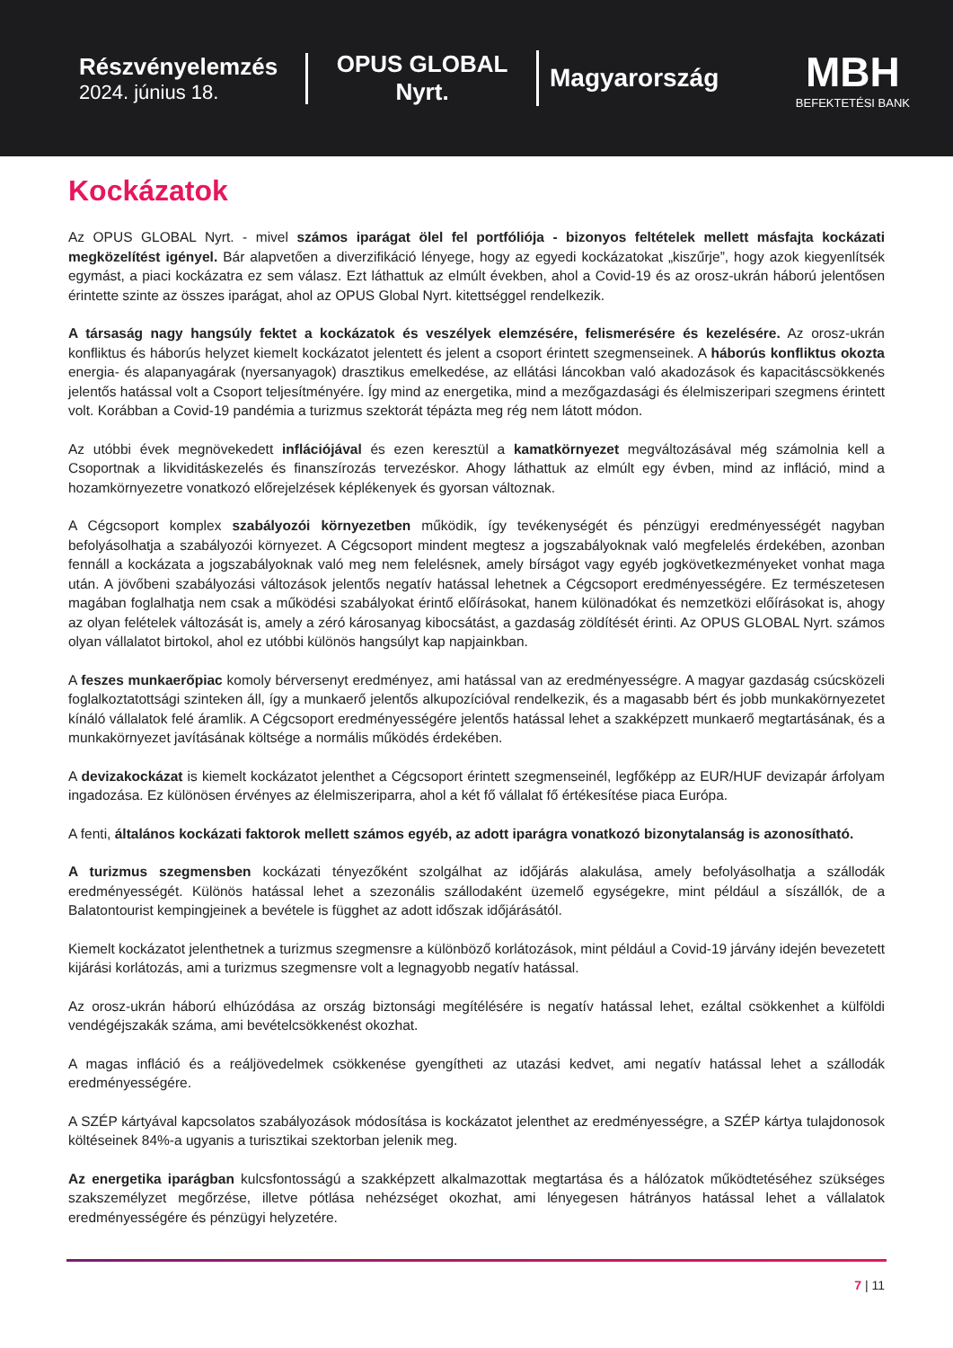Részvényelemzés
2024. június 18.
OPUS GLOBAL Nyrt.
Magyarország
MBH
BEFEKTETÉSI BANK
Kockázatok
Az OPUS GLOBAL Nyrt. - mivel számos iparágat ölel fel portfóliója - bizonyos feltételek mellett másfajta kockázati megközelítést igényel. Bár alapvetően a diverzifikáció lényege, hogy az egyedi kockázatokat „kiszűrje”, hogy azok kiegyenlítsék egymást, a piaci kockázatra ez sem válasz. Ezt láthattuk az elmúlt években, ahol a Covid-19 és az orosz-ukrán háború jelentősen érintette szinte az összes iparágat, ahol az OPUS Global Nyrt. kitettséggel rendelkezik.
A társaság nagy hangsúly fektet a kockázatok és veszélyek elemzésére, felismerésére és kezelésére. Az orosz-ukrán konfliktus és háborús helyzet kiemelt kockázatot jelentett és jelent a csoport érintett szegmenseinek. A háborús konfliktus okozta energia- és alapanyagárak (nyersanyagok) drasztikus emelkedése, az ellátási láncokban való akadozások és kapacitáscsökkenés jelentős hatással volt a Csoport teljesítményére. Így mind az energetika, mind a mezőgazdasági és élelmiszeripari szegmens érintett volt. Korábban a Covid-19 pandémia a turizmus szektorát tépázta meg rég nem látott módon.
Az utóbbi évek megnövekedett inflációjával és ezen keresztül a kamatkörnyezet megváltozásával még számolnia kell a Csoportnak a likviditáskezelés és finanszírozás tervezéskor. Ahogy láthattuk az elmúlt egy évben, mind az infláció, mind a hozamkörnyezetre vonatkozó előrejelzések képlékenyek és gyorsan változnak.
A Cégcsoport komplex szabályozói környezetben működik, így tevékenységét és pénzügyi eredményességét nagyban befolyásolhatja a szabályozói környezet. A Cégcsoport mindent megtesz a jogszabályoknak való megfelelés érdekében, azonban fennáll a kockázata a jogszabályoknak való meg nem felelésnek, amely bírságot vagy egyéb jogkövetkezményeket vonhat maga után. A jövőbeni szabályozási változások jelentős negatív hatással lehetnek a Cégcsoport eredményességére. Ez természetesen magában foglalhatja nem csak a működési szabályokat érintő előírásokat, hanem különadókat és nemzetközi előírásokat is, ahogy az olyan felételek változását is, amely a zéró károsanyag kibocsátást, a gazdaság zöldítését érinti. Az OPUS GLOBAL Nyrt. számos olyan vállalatot birtokol, ahol ez utóbbi különös hangsúlyt kap napjainkban.
A feszes munkaerőpiac komoly bérversenyt eredményez, ami hatással van az eredményességre. A magyar gazdaság csúcsközeli foglalkoztatottsági szinteken áll, így a munkaerő jelentős alkupozícióval rendelkezik, és a magasabb bért és jobb munkakörnyezetet kínáló vállalatok felé áramlik. A Cégcsoport eredményességére jelentős hatással lehet a szakképzett munkaerő megtartásának, és a munkakörnyezet javításának költsége a normális működés érdekében.
A devizakockázat is kiemelt kockázatot jelenthet a Cégcsoport érintett szegmenseinél, legfőképp az EUR/HUF devizapár árfolyam ingadozása. Ez különösen érvényes az élelmiszeriparra, ahol a két fő vállalat fő értékesítése piaca Európa.
A fenti, általános kockázati faktorok mellett számos egyéb, az adott iparágra vonatkozó bizonytalanság is azonosítható.
A turizmus szegmensben kockázati tényezőként szolgálhat az időjárás alakulása, amely befolyásolhatja a szállodák eredményességét. Különös hatással lehet a szezonális szállodaként üzemelő egységekre, mint például a síszállók, de a Balatontourist kempingjeinek a bevétele is függhet az adott időszak időjárásától.
Kiemelt kockázatot jelenthetnek a turizmus szegmensre a különböző korlátozások, mint például a Covid-19 járvány idején bevezetett kijárási korlátozás, ami a turizmus szegmensre volt a legnagyobb negatív hatással.
Az orosz-ukrán háború elhúzódása az ország biztonsági megítélésére is negatív hatással lehet, ezáltal csökkenhet a külföldi vendégéjszakák száma, ami bevételcsökkenést okozhat.
A magas infláció és a reáljövedelmek csökkenése gyengítheti az utazási kedvet, ami negatív hatással lehet a szállodák eredményességére.
A SZÉP kártyával kapcsolatos szabályozások módosítása is kockázatot jelenthet az eredményességre, a SZÉP kártya tulajdonosok költéseinek 84%-a ugyanis a turisztikai szektorban jelenik meg.
Az energetika iparágban kulcsfontosságú a szakképzett alkalmazottak megtartása és a hálózatok működtetéséhez szükséges szakszemélyzet megőrzése, illetve pótlása nehézséget okozhat, ami lényegesen hátrányos hatással lehet a vállalatok eredményességére és pénzügyi helyzetére.
7 | 11